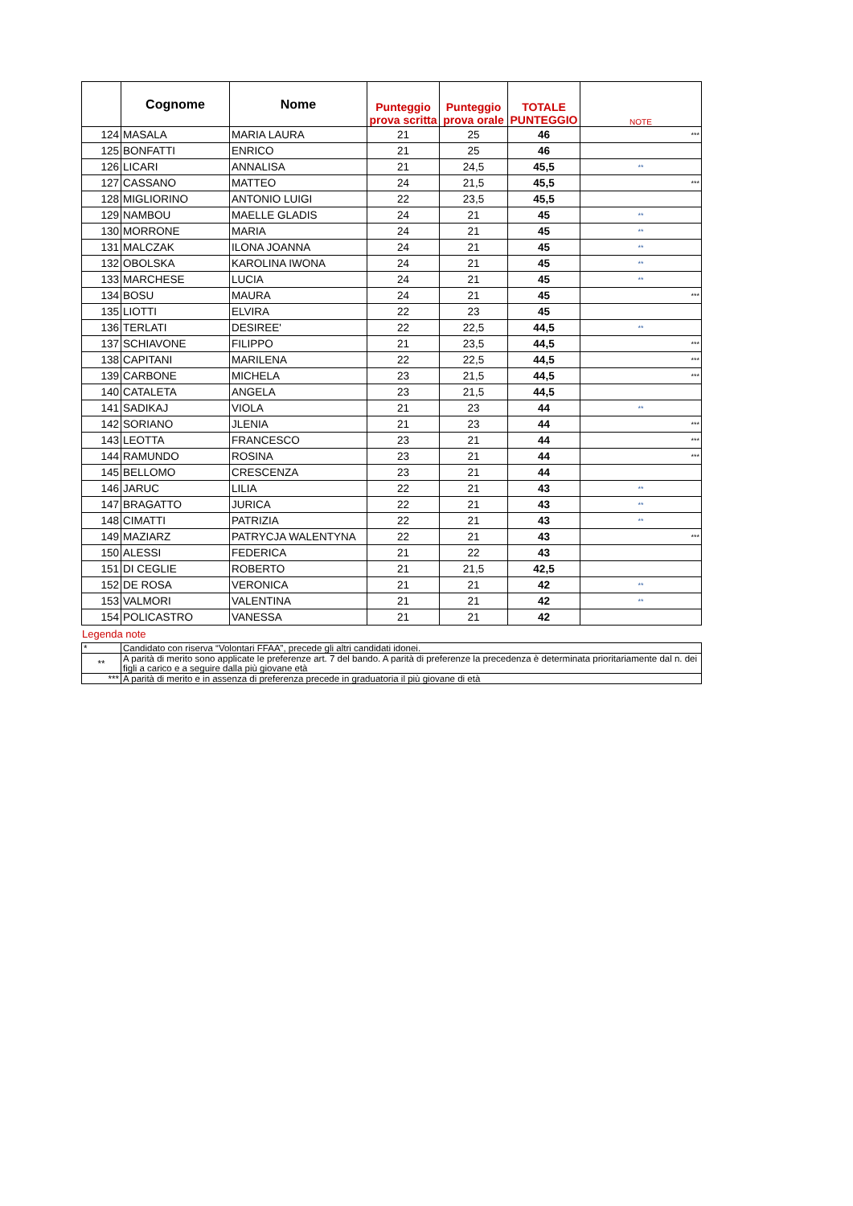| | Cognome | Nome | Punteggio prova scritta | Punteggio prova orale | TOTALE PUNTEGGIO | NOTE |
| --- | --- | --- | --- | --- | --- | --- |
| 124 | MASALA | MARIA LAURA | 21 | 25 | 46 | *** |
| 125 | BONFATTI | ENRICO | 21 | 25 | 46 | |
| 126 | LICARI | ANNALISA | 21 | 24,5 | 45,5 | ** |
| 127 | CASSANO | MATTEO | 24 | 21,5 | 45,5 | *** |
| 128 | MIGLIORINO | ANTONIO LUIGI | 22 | 23,5 | 45,5 | |
| 129 | NAMBOU | MAELLE GLADIS | 24 | 21 | 45 | ** |
| 130 | MORRONE | MARIA | 24 | 21 | 45 | ** |
| 131 | MALCZAK | ILONA JOANNA | 24 | 21 | 45 | ** |
| 132 | OBOLSKA | KAROLINA IWONA | 24 | 21 | 45 | ** |
| 133 | MARCHESE | LUCIA | 24 | 21 | 45 | ** |
| 134 | BOSU | MAURA | 24 | 21 | 45 | *** |
| 135 | LIOTTI | ELVIRA | 22 | 23 | 45 | |
| 136 | TERLATI | DESIREE' | 22 | 22,5 | 44,5 | ** |
| 137 | SCHIAVONE | FILIPPO | 21 | 23,5 | 44,5 | *** |
| 138 | CAPITANI | MARILENA | 22 | 22,5 | 44,5 | *** |
| 139 | CARBONE | MICHELA | 23 | 21,5 | 44,5 | *** |
| 140 | CATALETA | ANGELA | 23 | 21,5 | 44,5 | |
| 141 | SADIKAJ | VIOLA | 21 | 23 | 44 | ** |
| 142 | SORIANO | JLENIA | 21 | 23 | 44 | *** |
| 143 | LEOTTA | FRANCESCO | 23 | 21 | 44 | *** |
| 144 | RAMUNDO | ROSINA | 23 | 21 | 44 | *** |
| 145 | BELLOMO | CRESCENZA | 23 | 21 | 44 | |
| 146 | JARUC | LILIA | 22 | 21 | 43 | ** |
| 147 | BRAGATTO | JURICA | 22 | 21 | 43 | ** |
| 148 | CIMATTI | PATRIZIA | 22 | 21 | 43 | ** |
| 149 | MAZIARZ | PATRYCJA WALENTYNA | 22 | 21 | 43 | *** |
| 150 | ALESSI | FEDERICA | 21 | 22 | 43 | |
| 151 | DI CEGLIE | ROBERTO | 21 | 21,5 | 42,5 | |
| 152 | DE ROSA | VERONICA | 21 | 21 | 42 | ** |
| 153 | VALMORI | VALENTINA | 21 | 21 | 42 | ** |
| 154 | POLICASTRO | VANESSA | 21 | 21 | 42 | |
Legenda note
| * | Candidato con riserva “Volontari FFAA”, precede gli altri candidati idonei. |
| ** | A parità di merito sono applicate le preferenze art. 7 del bando. A parità di preferenze la precedenza è determinata prioritariamente dal n. dei figli a carico e a seguire dalla più giovane età |
| *** | A parità di merito e in assenza di preferenza precede in graduatoria il più giovane di età |